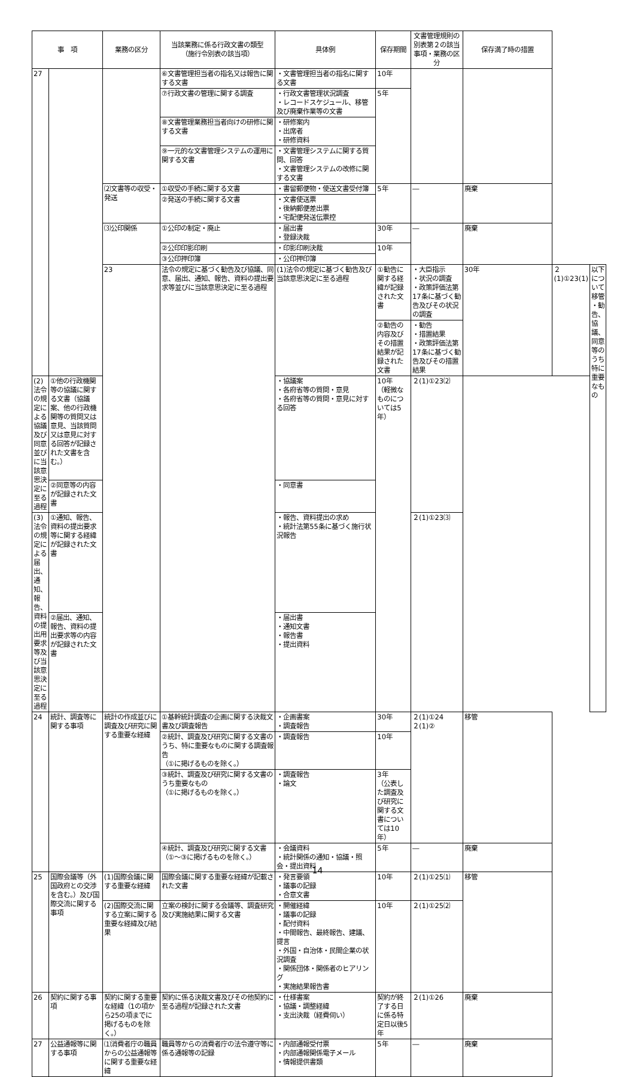| 事 項 | | 業務の区分 | 当該業務に係る行政文書の類型 （施行令別表の該当項） | 具体例 | 保存期間 | 文書管理規則の別表第２の該当事項・業務の区分 | 保存満了時の措置 | | |
| --- | --- | --- | --- | --- | --- | --- | --- | --- | --- |
| 27 | | | ⑥文書管理担当者の指名又は報告に関する文書 | ・文書管理担当者の指名に関する文書 | 10年 | | | | |
| | | | ⑦行政文書の管理に関する調査 | ・行政文書管理状況調査 ・レコードスケジュール、移管及び廃棄作業等の文書 | 5年 | | | | |
| | | | ⑧文書管理業務担当者向けの研修に関する文書 | ・研修案内 ・出席者 ・研修資料 | | | | | |
| | | | ⑨一元的な文書管理システムの運用に関する文書 | ・文書管理システムに関する質問、回答 ・文書管理システムの改修に関する文書 | | | | | |
| | | ⑵文書等の収受・発送 | ①収受の手続に関する文書 | ・書留郵便物・使送文書受付簿 | 5年 | ― | 廃棄 | | |
| | | | ②発送の手続に関する文書 | ・文書使送票 ・後納郵便差出票 ・宅配便発送伝票控 | | | | | |
| | | ⑶公印関係 | ①公印の制定・廃止 | ・届出書 ・登録決裁 | 30年 | ― | 廃棄 | | |
| | | | ②公印印影印刷 | ・印影印刷決裁 | 10年 | | | | |
| | | | ③公印押印簿 | ・公印押印簿 | | | | | |
| | | 23 | 法令の規定に基づく勧告及び協議、同意、届出、通知、報告、資料の提出要求等並びに当該意思決定に至る過程 | (1)法令の規定に基づく勧告及び当該意思決定に至る過程 | ①勧告に関する経緯が記録された文書 | ・大臣指示 ・状況の調査 ・政策評価法第17条に基づく勧告及びその状況の調査 | 30年 | ２(1)①23(1) | 以下について移管 ・勧告、協議、同意等のうち特に重要なもの |
| | | | | | ②勧告の内容及びその措置結果が記録された文書 | ・勧告 ・措置結果 ・政策評価法第17条に基づく勧告及びその措置結果 | | | |
| (2)法令の規定による協議及び同意並びに当該意思決定に至る過程 | ①他の行政機関等の協議に関する文書（協議案、他の行政機関等の質問又は意見、当該質問又は意見に対する回答が記録された文書を含む。） | | | ・協議案 ・各府省等の質問・意見 ・各府省等の質問・意見に対する回答 | 10年 （軽微なものについては5年） | ２(1)①23⑵ | | | |
| | ②同意等の内容が記録された文書 | | | ・同意書 | | | | | |
| (3)法令の規定による届出、通知、報告、資料の提出用要求等及び当該意思決定に至る過程 | ①通知、報告、資料の提出要求等に関する経緯が記録された文書 | | | ・報告、資料提出の求め ・統計法第55条に基づく施行状況報告 | | ２(1)①23⑶ | | | |
| | ②届出、通知、報告、資料の提出要求等の内容が記録された文書 | | | ・届出書 ・通知文書 ・報告書 ・提出資料 | | | | | |
| 24 | 統計、調査等に関する事項 | 統計の作成並びに調査及び研究に関する重要な経緯 | ①基幹統計調査の企画に関する決裁文書及び調査報告 | ・企画書案 ・調査報告 | 30年 | ２(1)①24 ２(1)② | 移管 | | |
| | | | ②統計、調査及び研究に関する文書のうち、特に重要なものに関する調査報告 （①に掲げるものを除く。） | ・調査報告 | 10年 | | | | |
| | | | ③統計、調査及び研究に関する文書のうち重要なもの （①に掲げるものを除く。） | ・調査報告 ・論文 | 3年 （公表した調査及び研究に関する文書については10年） | | | | |
| | | | ④統計、調査及び研究に関する文書（①～③に掲げるものを除く。） | ・会議資料 ・統計関係の通知・協議・照会・提出資料 | 5年 | ― | 廃棄 | | |
| 25 | 国際会議等（外国政府との交渉を含む。）及び国際交流に関する事項 | (1)国際会議に関する重要な経緯 | 国際会議に関する重要な経緯が記載された文書 | ・発言要領 ・議事の記録 ・合意文書 | 10年 | ２(1)①25⑴ | 移管 | | |
| | | (2)国際交流に関する立案に関する重要な経緯及び結果 | 立案の検討に関する会議等、調査研究及び実施結果に関する文書 | ・開催経緯 ・議事の記録 ・配付資料 ・中間報告、最終報告、建議、提言 ・外国・自治体・民間企業の状況調査 ・関係団体・関係者のヒアリング ・実施結果報告書 | 10年 | ２(1)①25⑵ | | | |
| 26 | 契約に関する事項 | 契約に関する重要な経緯（1の項から25の項までに掲げるものを除く。） | 契約に係る決裁文書及びその他契約に至る過程が記録された文書 | ・仕様書案 ・協議・調整経緯 ・支出決裁（経費伺い） | 契約が終了する日に係る特定日以後5年 | ２(1)①26 | 廃棄 | | |
| 27 | 公益通報等に関する事項 | ⑴消費者庁の職員からの公益通報等に関する重要な経緯 | 職員等からの消費者庁の法令遵守等に係る通報等の記録 | ・内部通報受付票 ・内部通報関係電子メール ・情報提供書類 | 5年 | ― | 廃棄 | | |
14